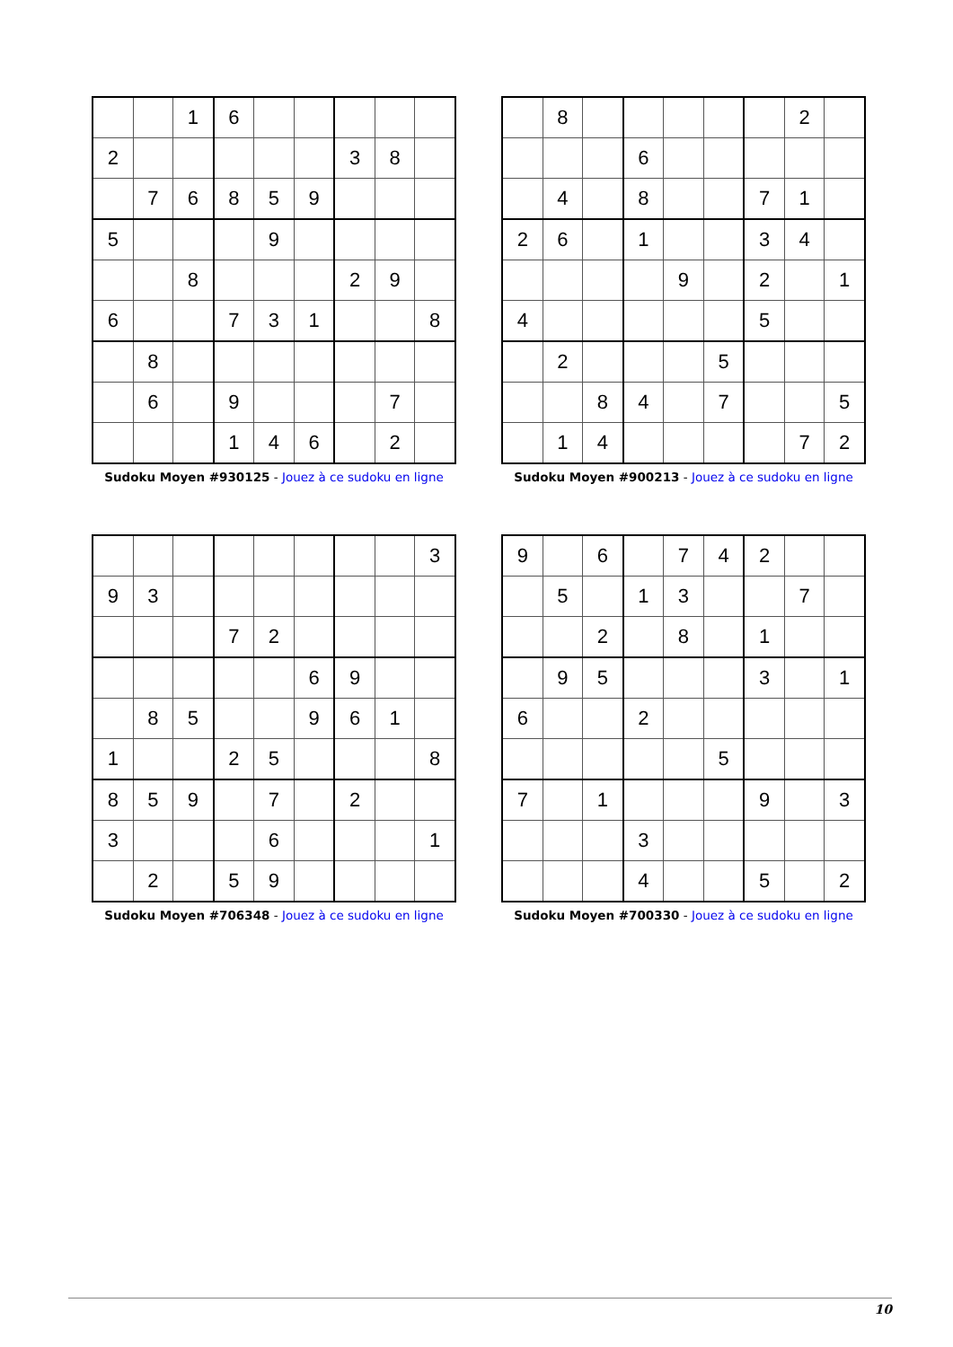| | | 1 | 6 | | | | | |
| 2 | | | | | | 3 | 8 | |
| | 7 | 6 | 8 | 5 | 9 | | | |
| 5 | | | | 9 | | | | |
| | | 8 | | | | 2 | 9 | |
| 6 | | | 7 | 3 | 1 | | | 8 |
| | 8 | | | | | | | |
| | 6 | | 9 | | | | 7 | |
| | | | 1 | 4 | 6 | | 2 | |
Sudoku Moyen #930125 - Jouez à ce sudoku en ligne
| | 8 | | | | | | 2 | |
| | | | 6 | | | | | |
| | 4 | | 8 | | | 7 | 1 | |
| 2 | 6 | | 1 | | | 3 | 4 | |
| | | | | 9 | | 2 | | 1 |
| 4 | | | | | | 5 | | |
| | 2 | | | | 5 | | | |
| | | 8 | 4 | | 7 | | | 5 |
| | 1 | 4 | | | | | 7 | 2 |
Sudoku Moyen #900213 - Jouez à ce sudoku en ligne
| | | | | | | | | 3 |
| 9 | 3 | | | | | | | |
| | | | 7 | 2 | | | | |
| | | | | | 6 | 9 | | |
| | 8 | 5 | | | 9 | 6 | 1 | |
| 1 | | | 2 | 5 | | | | 8 |
| 8 | 5 | 9 | | 7 | | 2 | | |
| 3 | | | | 6 | | | | 1 |
| | 2 | | 5 | 9 | | | | |
Sudoku Moyen #706348 - Jouez à ce sudoku en ligne
| 9 | | 6 | | 7 | 4 | 2 | | |
| | 5 | | 1 | 3 | | | 7 | |
| | | 2 | | 8 | | 1 | | |
| | 9 | 5 | | | | 3 | | 1 |
| 6 | | | 2 | | | | | |
| | | | | | 5 | | | |
| 7 | | 1 | | | | 9 | | 3 |
| | | | 3 | | | | | |
| | | | 4 | | | 5 | | 2 |
Sudoku Moyen #700330 - Jouez à ce sudoku en ligne
10